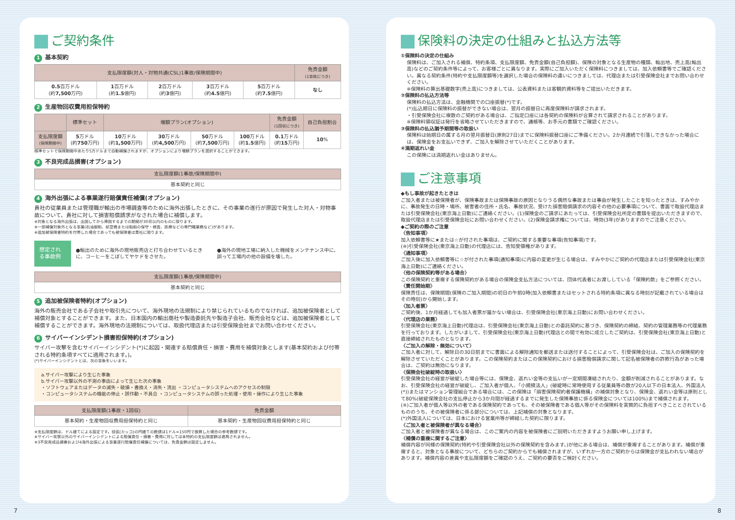ご契約条件
1 基本契約
| 支払限度額(対人・対物共通(CSL)1事故/保険期間中) | | | | | 免責金額 (1事故につき) |
| --- | --- | --- | --- | --- | --- |
| 0.5 百万ドル (約 7,500 万円) | 1 百万ドル (約 1.5 億円) | 2 百万ドル (約 3 億円) | 3 百万ドル (約 4.5 億円) | 5 百万ドル (約 7.5 億円) | なし |
2 生産物回収費用担保特約
| | 標準セット | 増額プラン(オプション) | | | | 免責金額 (1回収につき) | 自己負担割合 |
| --- | --- | --- | --- | --- | --- | --- | --- |
| 支払限度額 (保険期間中) | 5 万ドル (約 750 万円) | 10 万ドル (約 1,500 万円) | 30 万ドル (約 4,500 万円) | 50 万ドル (約 7,500 万円) | 100 万ドル (約 1.5 億円) | 0.1 万ドル (約 15 万円) | 10 % |
標準セットで保険期間中あたり5万ドルまで自動補償されますが、オプションにより増額プランを選択することができます。
3 不良完成品損害(オプション)
| 支払限度額(1事故/保険期間中) |
| --- |
| 基本契約と同じ |
4 海外出張による事業遂行賠償責任補償(オプション)
貴社の従業員または管理職が輸出の市場調査等のために海外出張したときに、その事業の遂行が原因で発生した対人・対物事故について、貴社に対して損害賠償請求がなされた場合に補償します。
※対象となる海外出張は、出国してから帰国するまでの期間が30日以内のものに限ります。
※一部補償対象外となる事業(石油掘削、航空機または船舶の保守・検査、医療などの専門職業務など)があります。
※追加被保険者特約を付帯した場合であっても被保険者は貴社に限ります。
想定される事故例
●輸出のために海外の現地販売店と打ち合わせているときに、コーヒーをこぼしてヤケドをさせた。
●海外の現地工場に納入した機械をメンテナンス中に、誤って工場内の他の設備を壊した。
| 支払限度額(1事故/保険期間中) |
| --- |
| 基本契約と同じ |
5 追加被保険者特約(オプション)
海外の販売会社である子会社や取引先について、海外現地の法規制により禁じられているものでなければ、追加被保険者として補償対象とすることができます。また、日本国内の輸出商社や製造委託先や製造子会社、販売会社などは、追加被保険者として補償することができます。海外現地の法規制については、取扱代理店または引受保険会社までお問い合わせください。
6 サイバーインシデント損害担保特約(オプション)
サイバー攻撃を含むサイバーインシデント(*)に起因・関連する賠償責任・損害・費用を補償対象とします(基本契約および付帯される特約条項すべてに適用されます。)。
(*)サイバーインシデントとは、次の事象をいいます。
a.サイバー攻撃により生じた事象
b.サイバー攻撃以外の不測の事由によって生じた次の事象
・ソフトウェアまたはデータの滅失・破損・書換え・消失・流出 ・コンピュータシステムへのアクセスの制限
・コンピュータシステムの機能の停止・誤作動・不具合 ・コンピュータシステムの誤った処理・使用・操作により生じた事象
| 支払限度額(1事故・1回収) | 免責金額 |
| --- | --- |
| 基本契約・生産物回収費用担保特約と同じ | 基本契約・生産物回収費用担保特約と同じ |
※支払限度額は、ドル建てによる設定です。括弧(カッコ)の円建ての数値は1ドル=150円で換算した場合の参考数値です。
※サイバー攻撃以外のサイバーインシデントによる賠償責任・損害・費用に対しては本特約の支払限度額は適用されません。
※3不良完成品損害および4海外出張による事業遂行賠償責任補償については、免責金額は設定しません。
保険料の決定の仕組みと払込方法等
①保険料の決定の仕組み
保険料は、ご加入される補償、特約条項、支払限度額、免責金額(自己負担額)、保険の対象となる生産物の種類、輸出地、売上高(輸出高)などのご契約条件等によって、お客様ごとに異なります。実際にご加入いただく保険料につきましては、加入依頼書等でご確認ください。異なる契約条件(特約や支払限度額等)を選択した場合の保険料の違いにつきましては、代理店または引受保険会社までお問い合わせください。
※保険料の算出基礎数字(売上高)につきましては、公表資料または客観的資料等をご提出いただきます。
②保険料の払込方法等
保険料の払込方法は、金融機関での口座振替(*)です。
(*)払込期日に保険料の振替ができない場合は、翌月の振替日に再度保険料が請求されます。
・引受保険会社に複数のご契約がある場合は、ご指定口座には各契約の保険料が合算されて請求されることがあります。
※保険料領収証は発行を省略させていただきますので、通帳等、お手元の書類でご確認ください。
③保険料の払込猶予期間等の取扱い
保険料は始期日の属する月の翌月振替日(原則27日)までに保険料振替口座にご準備ください。2か月連続で引落しできなかった場合には、保険金をお支払いできず、ご加入を解除させていただくことがあります。
④満期返れい金
この保険には満期返れい金はありません。
ご注意事項
◆もし事故が起きたときは
ご加入者または被保険者が、保険事故または保険事故の原因となりうる偶然な事故または事由が発生したことを知ったときは、すみやかに、事故発生の日時・場所、被害者の住所・氏名、事故状況、受けた損害賠償請求の内容その他の必要事項について、書面で取扱代理店または引受保険会社(東京海上日動)にご連絡ください。(1)保険金のご請求にあたっては、引受保険会社所定の書類を提出いただきますので、取扱代理店または引受保険会社にお問い合わせください。(2)保険金請求権については、時効(3年)がありますのでご注意ください。
◆ご契約の際のご注意
〈告知事項〉
加入依頼書等に★または☆が付された事項は、ご契約に関する重要な事項(告知事項)です。
(※)引受保険会社(東京海上日動)の代理店には、告知受領権があります。
〈通知事項〉
ご加入後に加入依頼書等に☆が付された事項(通知事項)に内容の変更が生じる場合は、すみやかにご契約の代理店または引受保険会社(東京海上日動)にご連絡ください。
〈他の保険契約等がある場合〉
この保険契約と重複する保険契約がある場合の保険金支払方法については、団体代表者にお渡ししている「保険約款」をご参照ください。
〈責任開始期〉
保険責任は、保険期間(保険のご加入期間)の初日の午前0時(加入依頼書またはセットされる特約条項に異なる時刻が記載されている場合はその時刻)から開始します。
〈加入者票〉
ご契約後、1か月経過しても加入者票が届かない場合は、引受保険会社(東京海上日動)にお問い合わせください。
〈代理店の業務〉
引受保険会社(東京海上日動)代理店は、引受保険会社(東京海上日動)との委託契約に基づき、保険契約の締結、契約の管理業務等の代理業務を行っております。したがいまして、引受保険会社(東京海上日動)代理店との間で有効に成立したご契約は、引受保険会社(東京海上日動)と直接締結されたものとなります。
〈ご加入の解除・無効について〉
ご加入者に対して、解除日の30日前までに書面による解除通知を郵送または送付することによって、引受保険会社は、ご加入の保険契約を解除させていただくことがあります。この保険契約またはこの保険契約における損害賠償請求に関して記名被保険者の詐欺行為があった場合は、ご契約は無効になります。
〈保険会社破綻時の取扱い〉
引受保険会社の経営が破綻した場合等には、保険金、返れい金等の支払いが一定期間凍結されたり、金額が削減されることがあります。なお、引受保険会社の経営が破綻し、ご加入者が個人、「小規模法人」(破綻時に常時使用する従業員等の数が20人以下の日本法人、外国法人(*))またはマンション管理組合である場合には、この保険は「損害保険契約者保護機構」の補償対象となり、保険金、返れい金等は原則として80%(破綻保険会社の支払停止から3か月間が経過するまでに発生した保険事故に係る保険金については100%)まで補償されます。
(※)ご加入者が個人等以外の者である保険契約であっても、その被保険者である個人等がその保険料を実質的に負担すべきこととされているもののうち、その被保険者に係る部分については、上記補償の対象となります。
(*)外国法人については、日本における営業所等が締結した契約に限ります。
〈ご加入者と被保険者が異なる場合〉
ご加入者と被保険者が異なる場合は、このご案内の内容を被保険者にご説明いただきますようお願い申し上げます。
〈補償の重複に関するご注意〉
補償内容が同様の保険契約(特約や引受保険会社以外の保険契約を含みます。)が他にある場合は、補償が重複することがあります。補償が重複すると、対象となる事故について、どちらのご契約からでも補償されますが、いずれか一方のご契約からは保険金が支払われない場合があります。補償内容の差異や支払限度額をご確認のうえ、ご契約の要否をご検討ください。
7 8